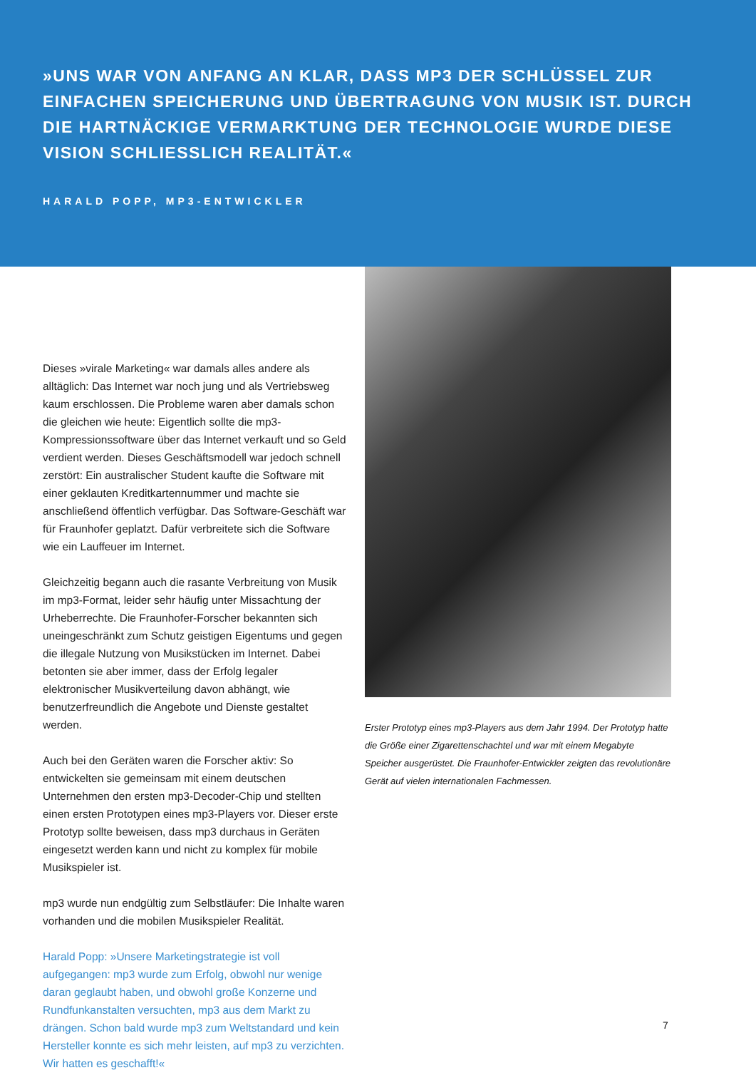»UNS WAR VON ANFANG AN KLAR, DASS MP3 DER SCHLÜSSEL ZUR EINFACHEN SPEICHERUNG UND ÜBERTRAGUNG VON MUSIK IST. DURCH DIE HARTNÄCKIGE VERMARKTUNG DER TECHNOLOGIE WURDE DIESE VISION SCHLIESSLICH REALITÄT.«
HARALD POPP, MP3-ENTWICKLER
Dieses »virale Marketing« war damals alles andere als alltäglich: Das Internet war noch jung und als Vertriebsweg kaum erschlossen. Die Probleme waren aber damals schon die gleichen wie heute: Eigentlich sollte die mp3-Kompressionssoftware über das Internet verkauft und so Geld verdient werden. Dieses Geschäftsmodell war jedoch schnell zerstört: Ein australischer Student kaufte die Software mit einer geklauten Kreditkartennummer und machte sie anschließend öffentlich verfügbar. Das Software-Geschäft war für Fraunhofer geplatzt. Dafür verbreitete sich die Software wie ein Lauffeuer im Internet.
Gleichzeitig begann auch die rasante Verbreitung von Musik im mp3-Format, leider sehr häufig unter Missachtung der Urheberrechte. Die Fraunhofer-Forscher bekannten sich uneingeschränkt zum Schutz geistigen Eigentums und gegen die illegale Nutzung von Musikstücken im Internet. Dabei betonten sie aber immer, dass der Erfolg legaler elektronischer Musikverteilung davon abhängt, wie benutzerfreundlich die Angebote und Dienste gestaltet werden.
Auch bei den Geräten waren die Forscher aktiv: So entwickelten sie gemeinsam mit einem deutschen Unternehmen den ersten mp3-Decoder-Chip und stellten einen ersten Prototypen eines mp3-Players vor. Dieser erste Prototyp sollte beweisen, dass mp3 durchaus in Geräten eingesetzt werden kann und nicht zu komplex für mobile Musikspieler ist.
mp3 wurde nun endgültig zum Selbstläufer: Die Inhalte waren vorhanden und die mobilen Musikspieler Realität.
Harald Popp: »Unsere Marketingstrategie ist voll aufgegangen: mp3 wurde zum Erfolg, obwohl nur wenige daran geglaubt haben, und obwohl große Konzerne und Rundfunkanstalten versuchten, mp3 aus dem Markt zu drängen. Schon bald wurde mp3 zum Weltstandard und kein Hersteller konnte es sich mehr leisten, auf mp3 zu verzichten. Wir hatten es geschafft!«
Erster Prototyp eines mp3-Players aus dem Jahr 1994. Der Prototyp hatte die Größe einer Zigarettenschachtel und war mit einem Megabyte Speicher ausgerüstet. Die Fraunhofer-Entwickler zeigten das revolutionäre Gerät auf vielen internationalen Fachmessen.
7